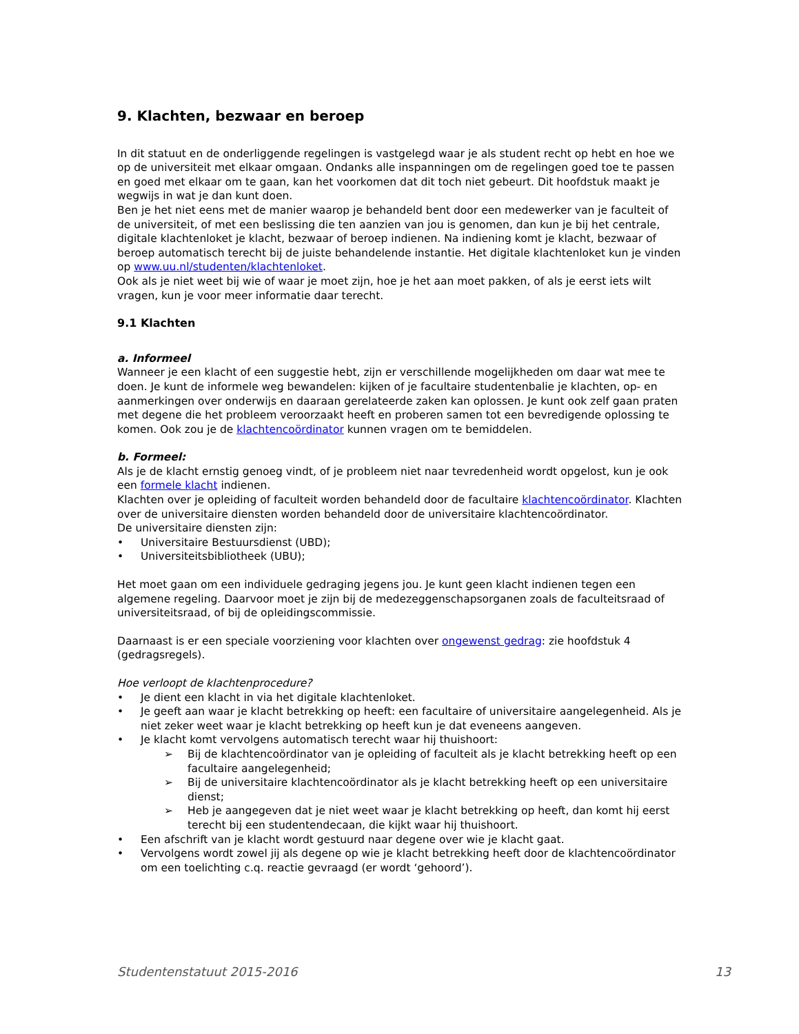9. Klachten, bezwaar en beroep
In dit statuut en de onderliggende regelingen is vastgelegd waar je als student recht op hebt en hoe we op de universiteit met elkaar omgaan. Ondanks alle inspanningen om de regelingen goed toe te passen en goed met elkaar om te gaan, kan het voorkomen dat dit toch niet gebeurt. Dit hoofdstuk maakt je wegwijs in wat je dan kunt doen.
Ben je het niet eens met de manier waarop je behandeld bent door een medewerker van je faculteit of de universiteit, of met een beslissing die ten aanzien van jou is genomen, dan kun je bij het centrale, digitale klachtenloket je klacht, bezwaar of beroep indienen. Na indiening komt je klacht, bezwaar of beroep automatisch terecht bij de juiste behandelende instantie. Het digitale klachtenloket kun je vinden op www.uu.nl/studenten/klachtenloket.
Ook als je niet weet bij wie of waar je moet zijn, hoe je het aan moet pakken, of als je eerst iets wilt vragen, kun je voor meer informatie daar terecht.
9.1 Klachten
a. Informeel
Wanneer je een klacht of een suggestie hebt, zijn er verschillende mogelijkheden om daar wat mee te doen. Je kunt de informele weg bewandelen: kijken of je facultaire studentenbalie je klachten, op- en aanmerkingen over onderwijs en daaraan gerelateerde zaken kan oplossen. Je kunt ook zelf gaan praten met degene die het probleem veroorzaakt heeft en proberen samen tot een bevredigende oplossing te komen. Ook zou je de klachtencoördinator kunnen vragen om te bemiddelen.
b. Formeel:
Als je de klacht ernstig genoeg vindt, of je probleem niet naar tevredenheid wordt opgelost, kun je ook een formele klacht indienen.
Klachten over je opleiding of faculteit worden behandeld door de facultaire klachtencoördinator. Klachten over de universitaire diensten worden behandeld door de universitaire klachtencoördinator.
De universitaire diensten zijn:
• Universitaire Bestuursdienst (UBD);
• Universiteitsbibliotheek (UBU);
Het moet gaan om een individuele gedraging jegens jou. Je kunt geen klacht indienen tegen een algemene regeling. Daarvoor moet je zijn bij de medezeggenschapsorganen zoals de faculteitsraad of universiteitsraad, of bij de opleidingscommissie.
Daarnaast is er een speciale voorziening voor klachten over ongewenst gedrag: zie hoofdstuk 4 (gedragsregels).
Hoe verloopt de klachtenprocedure?
• Je dient een klacht in via het digitale klachtenloket.
• Je geeft aan waar je klacht betrekking op heeft: een facultaire of universitaire aangelegenheid. Als je niet zeker weet waar je klacht betrekking op heeft kun je dat eveneens aangeven.
• Je klacht komt vervolgens automatisch terecht waar hij thuishoort:
➢ Bij de klachtencoördinator van je opleiding of faculteit als je klacht betrekking heeft op een facultaire aangelegenheid;
➢ Bij de universitaire klachtencoördinator als je klacht betrekking heeft op een universitaire dienst;
➢ Heb je aangegeven dat je niet weet waar je klacht betrekking op heeft, dan komt hij eerst terecht bij een studentendecaan, die kijkt waar hij thuishoort.
• Een afschrift van je klacht wordt gestuurd naar degene over wie je klacht gaat.
• Vervolgens wordt zowel jij als degene op wie je klacht betrekking heeft door de klachtencoördinator om een toelichting c.q. reactie gevraagd (er wordt ‘gehoord’).
Studentenstatuut 2015-2016 13